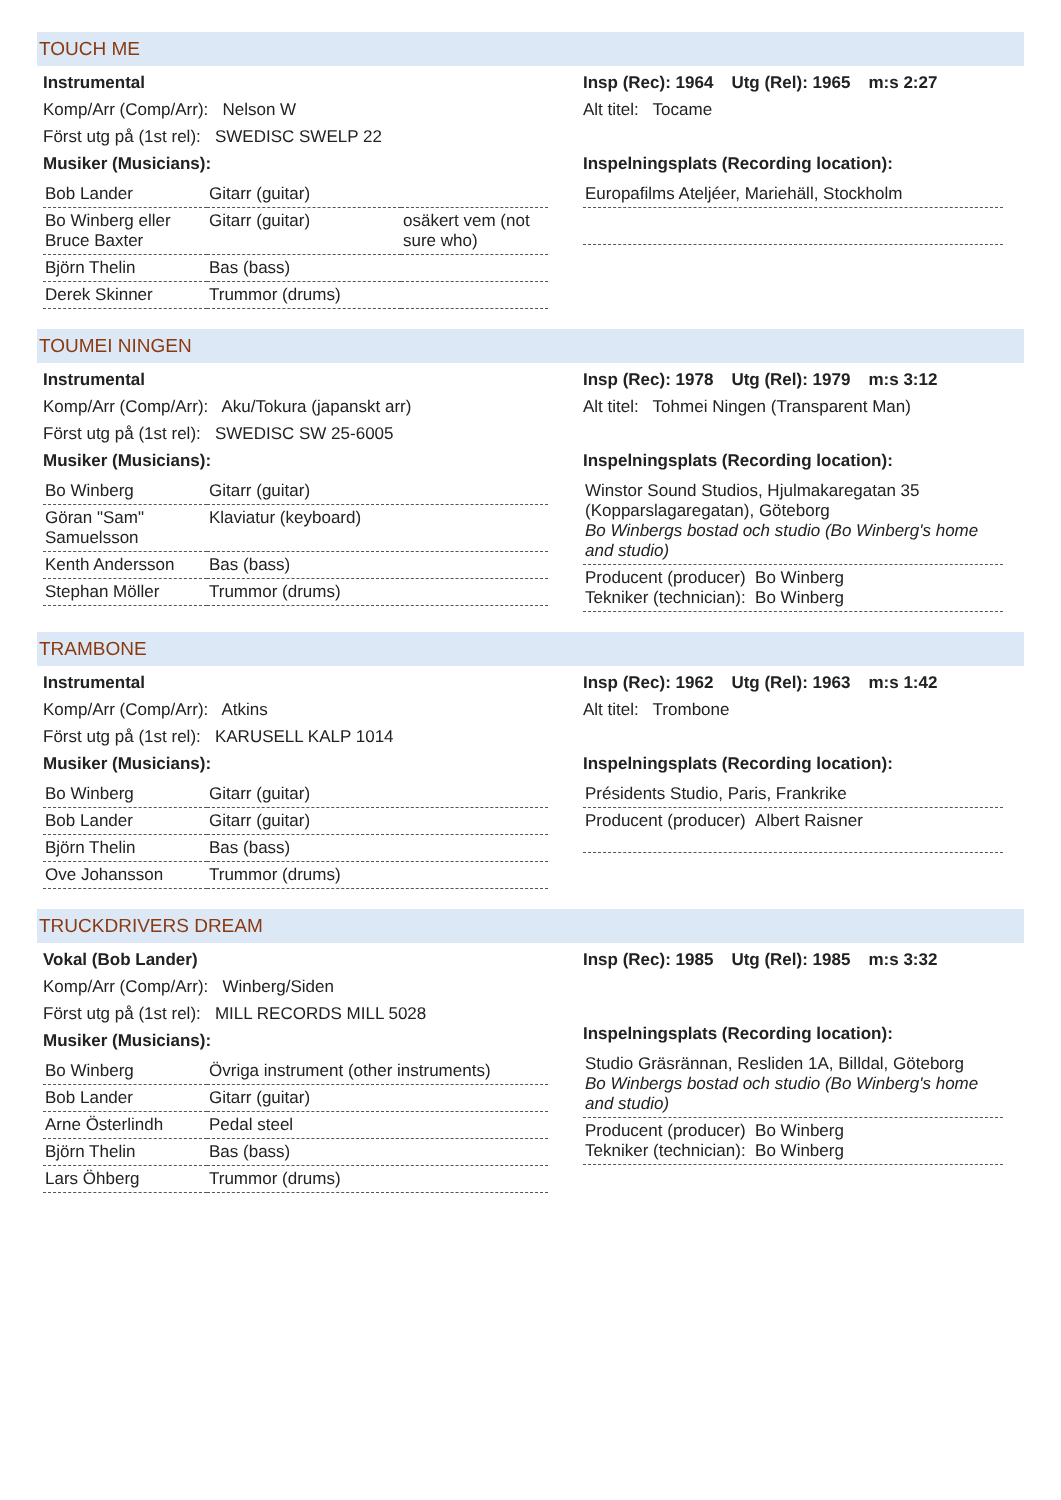TOUCH ME
Instrumental
Komp/Arr (Comp/Arr): Nelson W
Först utg på (1st rel): SWEDISC SWELP 22
Musiker (Musicians):
| Bob Lander | Gitarr (guitar) | |
| Bo Winberg eller Bruce Baxter | Gitarr (guitar) | osäkert vem (not sure who) |
| Björn Thelin | Bas (bass) | |
| Derek Skinner | Trummor (drums) | |
Insp (Rec): 1964 Utg (Rel): 1965 m:s 2:27
Alt titel: Tocame
Inspelningsplats (Recording location):
Europafilms Ateljéer, Mariehäll, Stockholm
TOUMEI NINGEN
Instrumental
Komp/Arr (Comp/Arr): Aku/Tokura (japanskt arr)
Först utg på (1st rel): SWEDISC SW 25-6005
Musiker (Musicians):
| Bo Winberg | Gitarr (guitar) |
| Göran "Sam" Samuelsson | Klaviatur (keyboard) |
| Kenth Andersson | Bas (bass) |
| Stephan Möller | Trummor (drums) |
Insp (Rec): 1978 Utg (Rel): 1979 m:s 3:12
Alt titel: Tohmei Ningen (Transparent Man)
Inspelningsplats (Recording location):
Winstor Sound Studios, Hjulmakaregatan 35 (Kopparslagaregatan), Göteborg
Bo Winbergs bostad och studio (Bo Winberg's home and studio)
Producent (producer) Bo Winberg
Tekniker (technician): Bo Winberg
TRAMBONE
Instrumental
Komp/Arr (Comp/Arr): Atkins
Först utg på (1st rel): KARUSELL KALP 1014
Musiker (Musicians):
| Bo Winberg | Gitarr (guitar) |
| Bob Lander | Gitarr (guitar) |
| Björn Thelin | Bas (bass) |
| Ove Johansson | Trummor (drums) |
Insp (Rec): 1962 Utg (Rel): 1963 m:s 1:42
Alt titel: Trombone
Inspelningsplats (Recording location):
Présidents Studio, Paris, Frankrike
Producent (producer) Albert Raisner
TRUCKDRIVERS DREAM
Vokal (Bob Lander)
Komp/Arr (Comp/Arr): Winberg/Siden
Först utg på (1st rel): MILL RECORDS MILL 5028
Musiker (Musicians):
| Bo Winberg | Övriga instrument (other instruments) |
| Bob Lander | Gitarr (guitar) |
| Arne Österlindh | Pedal steel |
| Björn Thelin | Bas (bass) |
| Lars Öhberg | Trummor (drums) |
Insp (Rec): 1985 Utg (Rel): 1985 m:s 3:32
Inspelningsplats (Recording location):
Studio Gräsrännan, Resliden 1A, Billdal, Göteborg
Bo Winbergs bostad och studio (Bo Winberg's home and studio)
Producent (producer) Bo Winberg
Tekniker (technician): Bo Winberg